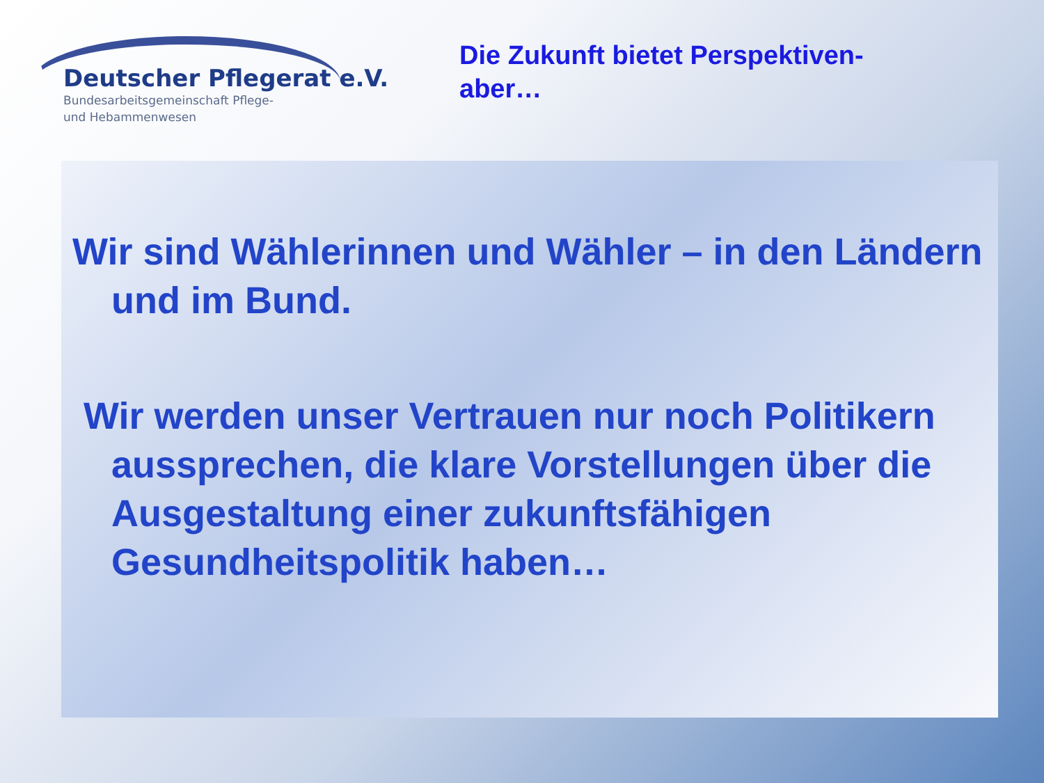Deutscher Pflegerat e.V.
Bundesarbeitsgemeinschaft Pflege-
und Hebammenwesen
Die Zukunft bietet Perspektiven-
aber…
Wir sind Wählerinnen und Wähler – in den Ländern und im Bund.
Wir werden unser Vertrauen nur noch Politikern aussprechen, die klare Vorstellungen über die Ausgestaltung einer zukunftsfähigen Gesundheitspolitik haben…